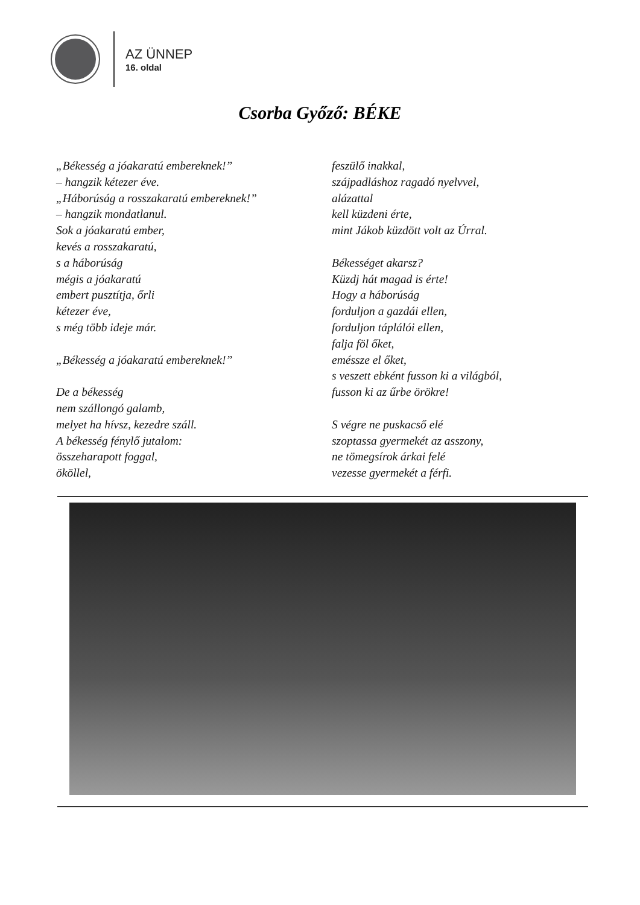AZ ÜNNEP
16. oldal
Csorba Győző: BÉKE
„Békesség a jóakaratú embereknek!”
– hangzik kétezer éve.
„Háborúság a rosszakaratú embereknek!”
– hangzik mondatlanul.
Sok a jóakaratú ember,
kevés a rosszakaratú,
s a háborúság
mégis a jóakaratú
embert pusztítja, őrli
kétezer éve,
s még több ideje már.
„Békesség a jóakaratú embereknek!”
De a békesség
nem szállongó galamb,
melyet ha hívsz, kezedre száll.
A békesség fénylő jutalom:
összeharapott foggal,
ököllel,
feszülő inakkal,
szájpadláshoz ragadó nyelvvel,
alázattal
kell küzdeni érte,
mint Jákob küzdött volt az Úrral.
Békességet akarsz?
Küzdj hát magad is érte!
Hogy a háborúság
forduljon a gazdái ellen,
forduljon táplálói ellen,
falja föl őket,
eméssze el őket,
s veszett ebként fusson ki a világból,
fusson ki az űrbe örökre!
S végre ne puskacső elé
szoptassa gyermekét az asszony,
ne tömegsírok árkai felé
vezesse gyermekét a férfi.